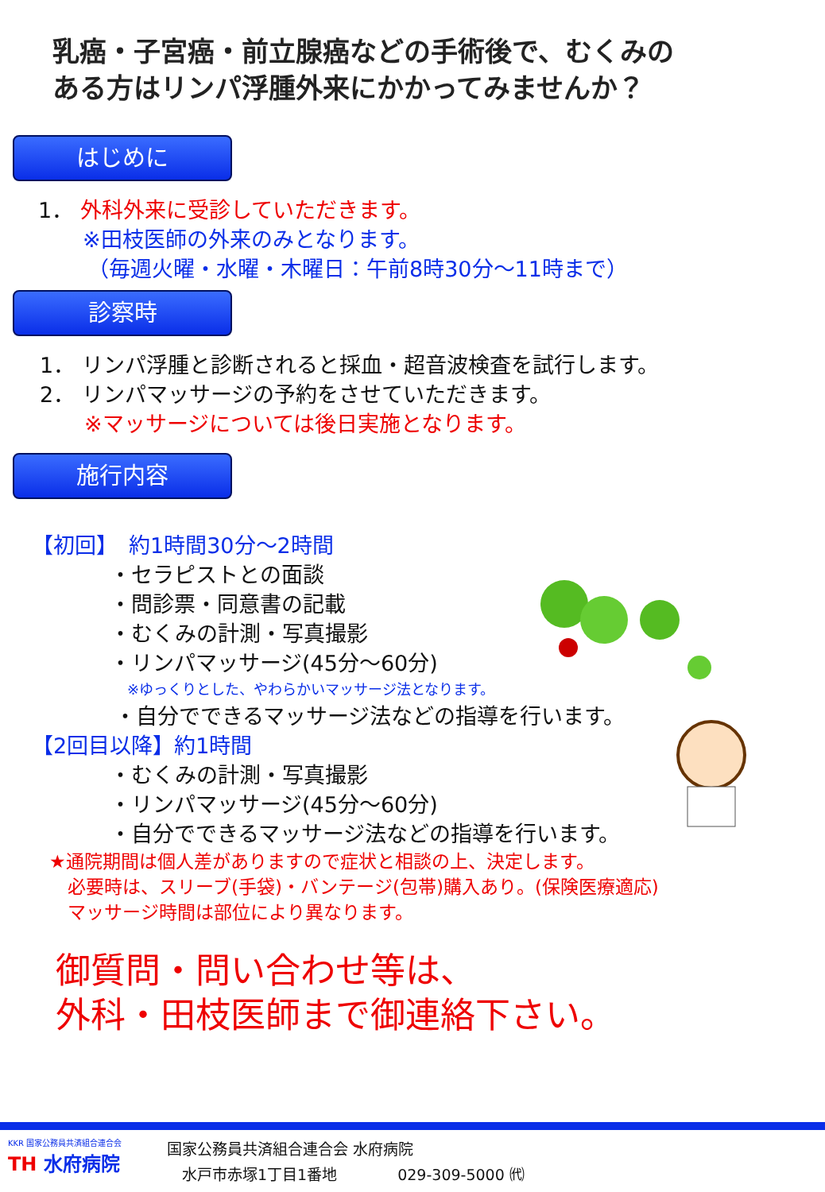乳癌・子宮癌・前立腺癌などの手術後で、むくみの
ある方はリンパ浮腫外来にかかってみませんか？
はじめに
1． 外科外来に受診していただきます。
※田枝医師の外来のみとなります。
（毎週火曜・水曜・木曜日：午前8時30分～11時まで）
診察時
1． リンパ浮腫と診断されると採血・超音波検査を試行します。
2． リンパマッサージの予約をさせていただきます。
※マッサージについては後日実施となります。
施行内容
【初回】　約1時間30分～2時間
・セラピストとの面談
・問診票・同意書の記載
・むくみの計測・写真撮影
・リンパマッサージ(45分～60分)
※ゆっくりとした、やわらかいマッサージ法となります。
・自分でできるマッサージ法などの指導を行います。
【2回目以降】約1時間
・むくみの計測・写真撮影
・リンパマッサージ(45分～60分)
・自分でできるマッサージ法などの指導を行います。
★通院期間は個人差がありますので症状と相談の上、決定します。
　必要時は、スリーブ(手袋)・バンテージ(包帯)購入あり。(保険医療適応)
　マッサージ時間は部位により異なります。
御質問・問い合わせ等は、
外科・田枝医師まで御連絡下さい。
KKR 国家公務員共済組合連合会
TH 水府病院
国家公務員共済組合連合会 水府病院
　水戸市赤塚1丁目1番地　　　　029-309-5000 ㈹